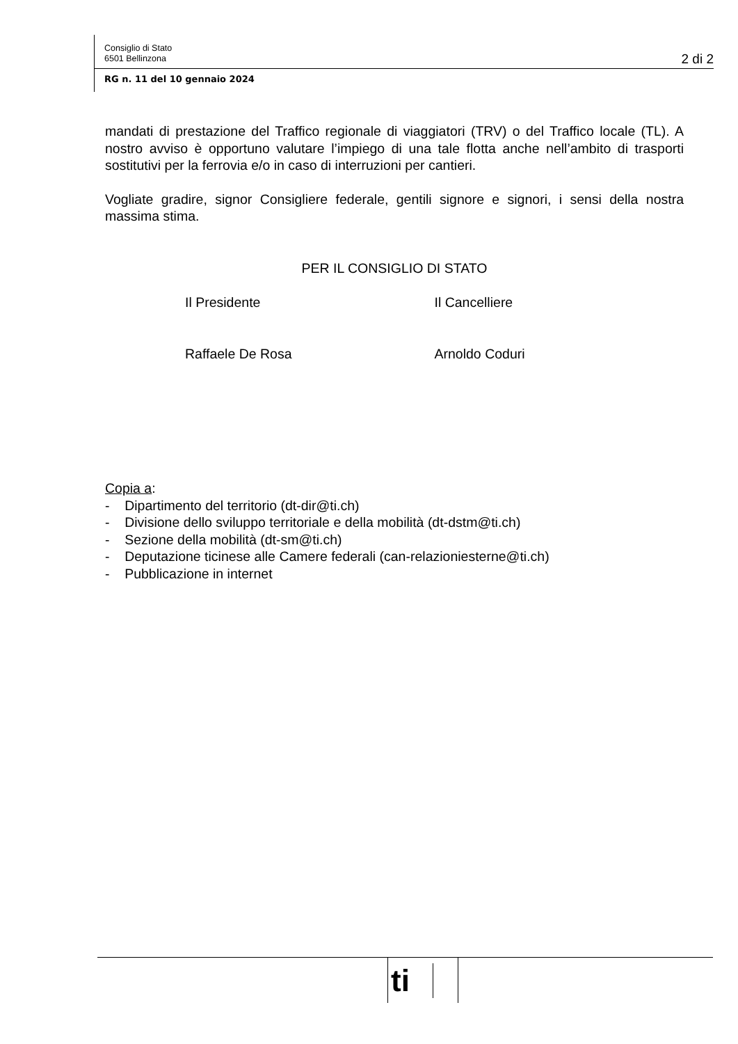Consiglio di Stato
6501 Bellinzona
2 di 2
RG n. 11 del 10 gennaio 2024
mandati di prestazione del Traffico regionale di viaggiatori (TRV) o del Traffico locale (TL). A nostro avviso è opportuno valutare l’impiego di una tale flotta anche nell’ambito di trasporti sostitutivi per la ferrovia e/o in caso di interruzioni per cantieri.
Vogliate gradire, signor Consigliere federale, gentili signore e signori, i sensi della nostra massima stima.
PER IL CONSIGLIO DI STATO
Il Presidente
Raffaele De Rosa
Il Cancelliere
Arnoldo Coduri
Copia a:
- Dipartimento del territorio (dt-dir@ti.ch)
- Divisione dello sviluppo territoriale e della mobilità (dt-dstm@ti.ch)
- Sezione della mobilità (dt-sm@ti.ch)
- Deputazione ticinese alle Camere federali (can-relazioniesterne@ti.ch)
- Pubblicazione in internet
ti